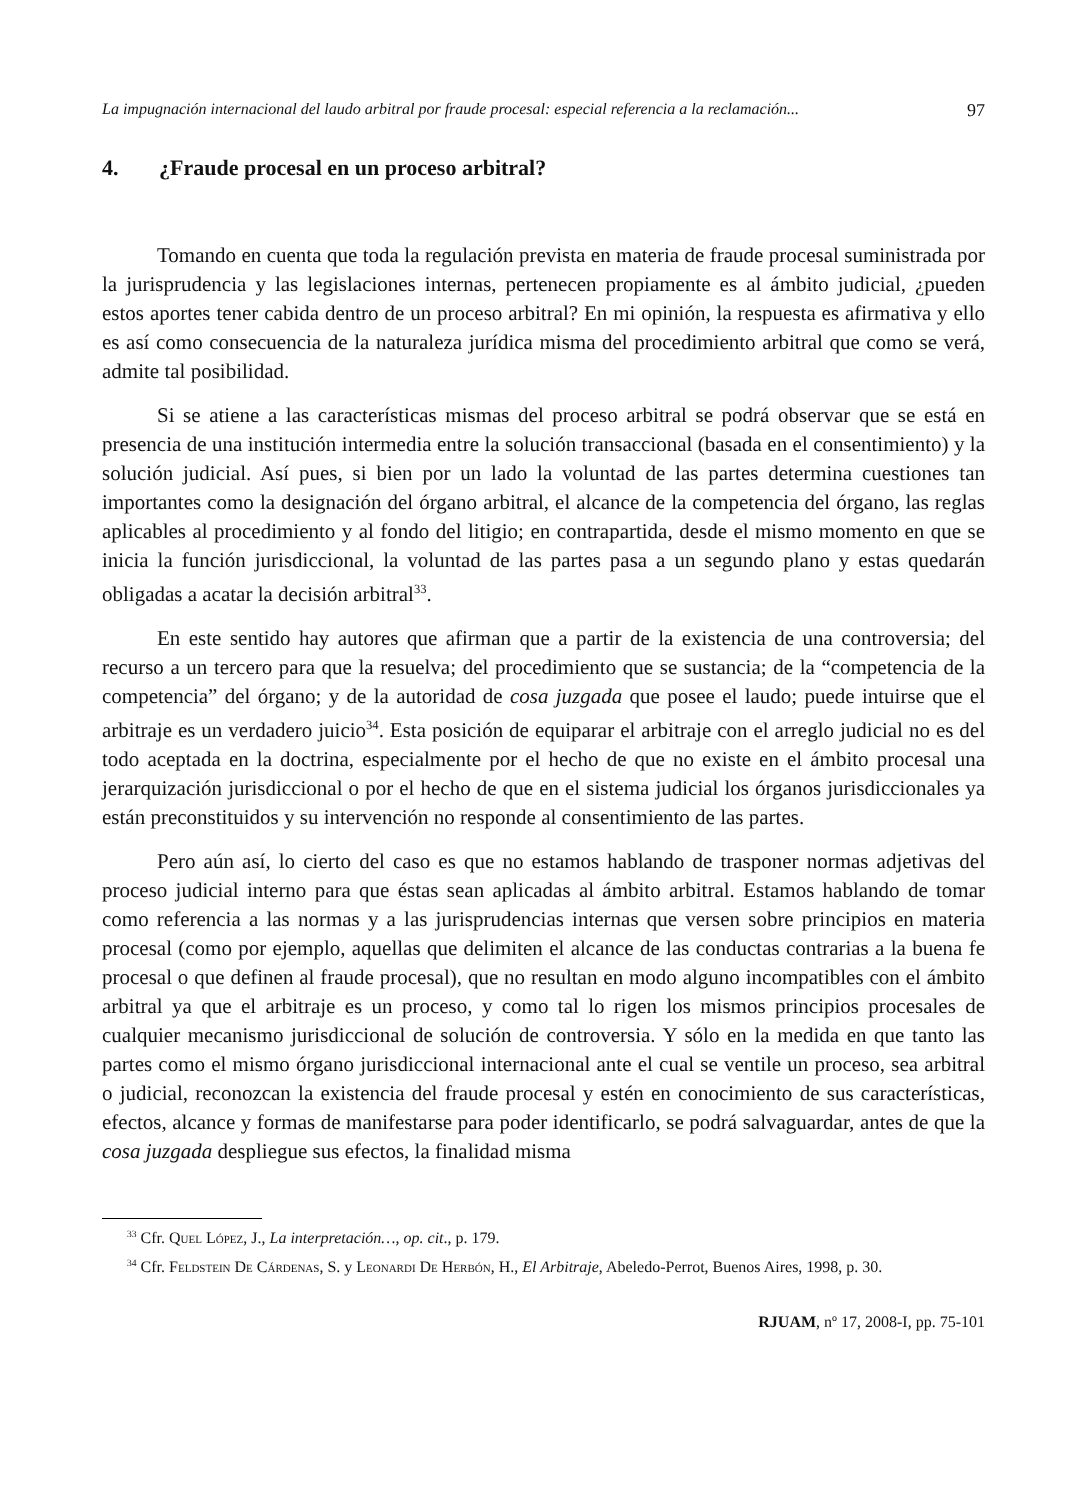La impugnación internacional del laudo arbitral por fraude procesal: especial referencia a la reclamación... 97
4. ¿Fraude procesal en un proceso arbitral?
Tomando en cuenta que toda la regulación prevista en materia de fraude procesal suministrada por la jurisprudencia y las legislaciones internas, pertenecen propiamente es al ámbito judicial, ¿pueden estos aportes tener cabida dentro de un proceso arbitral? En mi opinión, la respuesta es afirmativa y ello es así como consecuencia de la naturaleza jurídica misma del procedimiento arbitral que como se verá, admite tal posibilidad.
Si se atiene a las características mismas del proceso arbitral se podrá observar que se está en presencia de una institución intermedia entre la solución transaccional (basada en el consentimiento) y la solución judicial. Así pues, si bien por un lado la voluntad de las partes determina cuestiones tan importantes como la designación del órgano arbitral, el alcance de la competencia del órgano, las reglas aplicables al procedimiento y al fondo del litigio; en contrapartida, desde el mismo momento en que se inicia la función jurisdiccional, la voluntad de las partes pasa a un segundo plano y estas quedarán obligadas a acatar la decisión arbitral<sup>33</sup>.
En este sentido hay autores que afirman que a partir de la existencia de una controversia; del recurso a un tercero para que la resuelva; del procedimiento que se sustancia; de la “competencia de la competencia” del órgano; y de la autoridad de cosa juzgada que posee el laudo; puede intuirse que el arbitraje es un verdadero juicio<sup>34</sup>. Esta posición de equiparar el arbitraje con el arreglo judicial no es del todo aceptada en la doctrina, especialmente por el hecho de que no existe en el ámbito procesal una jerarquización jurisdiccional o por el hecho de que en el sistema judicial los órganos jurisdiccionales ya están preconstituidos y su intervención no responde al consentimiento de las partes.
Pero aún así, lo cierto del caso es que no estamos hablando de trasponer normas adjetivas del proceso judicial interno para que éstas sean aplicadas al ámbito arbitral. Estamos hablando de tomar como referencia a las normas y a las jurisprudencias internas que versen sobre principios en materia procesal (como por ejemplo, aquellas que delimiten el alcance de las conductas contrarias a la buena fe procesal o que definen al fraude procesal), que no resultan en modo alguno incompatibles con el ámbito arbitral ya que el arbitraje es un proceso, y como tal lo rigen los mismos principios procesales de cualquier mecanismo jurisdiccional de solución de controversia. Y sólo en la medida en que tanto las partes como el mismo órgano jurisdiccional internacional ante el cual se ventile un proceso, sea arbitral o judicial, reconozcan la existencia del fraude procesal y estén en conocimiento de sus características, efectos, alcance y formas de manifestarse para poder identificarlo, se podrá salvaguardar, antes de que la cosa juzgada despliegue sus efectos, la finalidad misma
<sup>33</sup> Cfr. Quel López, J., La interpretación…, op. cit., p. 179.
<sup>34</sup> Cfr. Feldstein De Cárdenas, S. y Leonardi De Herbón, H., El Arbitraje, Abeledo-Perrot, Buenos Aires, 1998, p. 30.
RJUAM, nº 17, 2008-I, pp. 75-101